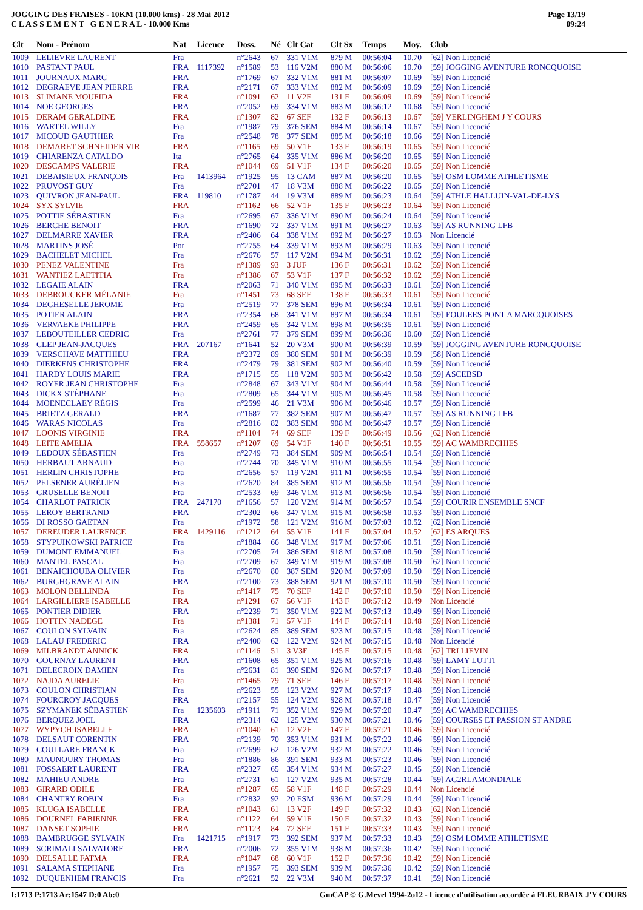JOGGING DES FRAISES - 10KM (10.000 kms) - 28 Mai 2012
C L A S S E M E N T G E N E R A L - 10.000 Kms
Page 13/19
09:24
| Clt | Nom - Prénom | Nat | Licence | Doss. | Né | Clt Cat | Clt Sx | Temps | Moy. | Club |
| --- | --- | --- | --- | --- | --- | --- | --- | --- | --- | --- |
| 1009 | LELIEVRE LAURENT | Fra | | n°2643 | 67 | 331 V1M | 879 M | 00:56:04 | 10.70 | [62] Non Licencié |
| 1010 | PASTANT PAUL | FRA | 1117392 | n°1589 | 53 | 116 V2M | 880 M | 00:56:06 | 10.70 | [59] JOGGING AVENTURE RONCQUOISE |
| 1011 | JOURNAUX MARC | FRA | | n°1769 | 67 | 332 V1M | 881 M | 00:56:07 | 10.69 | [59] Non Licencié |
| 1012 | DEGRAEVE JEAN PIERRE | FRA | | n°2171 | 67 | 333 V1M | 882 M | 00:56:09 | 10.69 | [59] Non Licencié |
| 1013 | SLIMANE MOUFIDA | FRA | | n°1091 | 62 | 11 V2F | 131 F | 00:56:09 | 10.69 | [59] Non Licencié |
| 1014 | NOE GEORGES | FRA | | n°2052 | 69 | 334 V1M | 883 M | 00:56:12 | 10.68 | [59] Non Licencié |
| 1015 | DERAM GERALDINE | FRA | | n°1307 | 82 | 67 SEF | 132 F | 00:56:13 | 10.67 | [59] VERLINGHEM J Y COURS |
| 1016 | WARTEL WILLY | Fra | | n°1987 | 79 | 376 SEM | 884 M | 00:56:14 | 10.67 | [59] Non Licencié |
| 1017 | MICOUD GAUTHIER | Fra | | n°2548 | 78 | 377 SEM | 885 M | 00:56:18 | 10.66 | [59] Non Licencié |
| 1018 | DEMARET SCHNEIDER VIR | FRA | | n°1165 | 69 | 50 V1F | 133 F | 00:56:19 | 10.65 | [59] Non Licencié |
| 1019 | CHIARENZA CATALDO | Ita | | n°2765 | 64 | 335 V1M | 886 M | 00:56:20 | 10.65 | [59] Non Licencié |
| 1020 | DESCAMPS VALERIE | FRA | | n°1044 | 69 | 51 V1F | 134 F | 00:56:20 | 10.65 | [59] Non Licencié |
| 1021 | DEBAISIEUX FRANÇOIS | Fra | 1413964 | n°1925 | 95 | 13 CAM | 887 M | 00:56:20 | 10.65 | [59] OSM LOMME ATHLETISME |
| 1022 | PRUVOST GUY | Fra | | n°2701 | 47 | 18 V3M | 888 M | 00:56:22 | 10.65 | [59] Non Licencié |
| 1023 | QUIVRON JEAN-PAUL | FRA | 119810 | n°1787 | 44 | 19 V3M | 889 M | 00:56:23 | 10.64 | [59] ATHLE HALLUIN-VAL-DE-LYS |
| 1024 | SYX SYLVIE | FRA | | n°1162 | 66 | 52 V1F | 135 F | 00:56:23 | 10.64 | [59] Non Licencié |
| 1025 | POTTIE SÉBASTIEN | Fra | | n°2695 | 67 | 336 V1M | 890 M | 00:56:24 | 10.64 | [59] Non Licencié |
| 1026 | BERCHE BENOIT | FRA | | n°1690 | 72 | 337 V1M | 891 M | 00:56:27 | 10.63 | [59] AS RUNNING LFB |
| 1027 | DELMARRE XAVIER | FRA | | n°2406 | 64 | 338 V1M | 892 M | 00:56:27 | 10.63 | Non Licencié |
| 1028 | MARTINS JOSÉ | Por | | n°2755 | 64 | 339 V1M | 893 M | 00:56:29 | 10.63 | [59] Non Licencié |
| 1029 | BACHELET MICHEL | Fra | | n°2676 | 57 | 117 V2M | 894 M | 00:56:31 | 10.62 | [59] Non Licencié |
| 1030 | PENEZ VALENTINE | Fra | | n°1389 | 93 | 3 JUF | 136 F | 00:56:31 | 10.62 | [59] Non Licencié |
| 1031 | WANTIEZ LAETITIA | Fra | | n°1386 | 67 | 53 V1F | 137 F | 00:56:32 | 10.62 | [59] Non Licencié |
| 1032 | LEGAIE ALAIN | FRA | | n°2063 | 71 | 340 V1M | 895 M | 00:56:33 | 10.61 | [59] Non Licencié |
| 1033 | DEBROUCKER MÉLANIE | Fra | | n°1451 | 73 | 68 SEF | 138 F | 00:56:33 | 10.61 | [59] Non Licencié |
| 1034 | DEGHESELLE JEROME | Fra | | n°2519 | 77 | 378 SEM | 896 M | 00:56:34 | 10.61 | [59] Non Licencié |
| 1035 | POTIER ALAIN | FRA | | n°2354 | 68 | 341 V1M | 897 M | 00:56:34 | 10.61 | [59] FOULEES PONT A MARCQUOISES |
| 1036 | VERVAEKE PHILIPPE | FRA | | n°2459 | 65 | 342 V1M | 898 M | 00:56:35 | 10.61 | [59] Non Licencié |
| 1037 | LEBOUTEILLER CEDRIC | Fra | | n°2761 | 77 | 379 SEM | 899 M | 00:56:36 | 10.60 | [59] Non Licencié |
| 1038 | CLEP JEAN-JACQUES | FRA | 207167 | n°1641 | 52 | 20 V3M | 900 M | 00:56:39 | 10.59 | [59] JOGGING AVENTURE RONCQUOISE |
| 1039 | VERSCHAVE MATTHIEU | FRA | | n°2372 | 89 | 380 SEM | 901 M | 00:56:39 | 10.59 | [58] Non Licencié |
| 1040 | DIERKENS CHRISTOPHE | FRA | | n°2479 | 79 | 381 SEM | 902 M | 00:56:40 | 10.59 | [59] Non Licencié |
| 1041 | HARDY LOUIS MARIE | FRA | | n°1715 | 55 | 118 V2M | 903 M | 00:56:42 | 10.58 | [59] ASCEBSD |
| 1042 | ROYER JEAN CHRISTOPHE | Fra | | n°2848 | 67 | 343 V1M | 904 M | 00:56:44 | 10.58 | [59] Non Licencié |
| 1043 | DICKX STÉPHANE | Fra | | n°2809 | 65 | 344 V1M | 905 M | 00:56:45 | 10.58 | [59] Non Licencié |
| 1044 | MOENECLAEY RÉGIS | Fra | | n°2599 | 46 | 21 V3M | 906 M | 00:56:46 | 10.57 | [59] Non Licencié |
| 1045 | BRIETZ GERALD | FRA | | n°1687 | 77 | 382 SEM | 907 M | 00:56:47 | 10.57 | [59] AS RUNNING LFB |
| 1046 | WARAS NICOLAS | Fra | | n°2816 | 82 | 383 SEM | 908 M | 00:56:47 | 10.57 | [59] Non Licencié |
| 1047 | LOONIS VIRGINIE | FRA | | n°1104 | 74 | 69 SEF | 139 F | 00:56:49 | 10.56 | [62] Non Licencié |
| 1048 | LEITE AMELIA | FRA | 558657 | n°1207 | 69 | 54 V1F | 140 F | 00:56:51 | 10.55 | [59] AC WAMBRECHIES |
| 1049 | LEDOUX SÉBASTIEN | Fra | | n°2749 | 73 | 384 SEM | 909 M | 00:56:54 | 10.54 | [59] Non Licencié |
| 1050 | HERBAUT ARNAUD | Fra | | n°2744 | 70 | 345 V1M | 910 M | 00:56:55 | 10.54 | [59] Non Licencié |
| 1051 | HERLIN CHRISTOPHE | Fra | | n°2656 | 57 | 119 V2M | 911 M | 00:56:55 | 10.54 | [59] Non Licencié |
| 1052 | PELSENER AURÉLIEN | Fra | | n°2620 | 84 | 385 SEM | 912 M | 00:56:56 | 10.54 | [59] Non Licencié |
| 1053 | GRUSELLE BENOIT | Fra | | n°2533 | 69 | 346 V1M | 913 M | 00:56:56 | 10.54 | [59] Non Licencié |
| 1054 | CHARLOT PATRICK | FRA | 247170 | n°1656 | 57 | 120 V2M | 914 M | 00:56:57 | 10.54 | [59] COURIR ENSEMBLE SNCF |
| 1055 | LEROY BERTRAND | FRA | | n°2302 | 66 | 347 V1M | 915 M | 00:56:58 | 10.53 | [59] Non Licencié |
| 1056 | DI ROSSO GAETAN | Fra | | n°1972 | 58 | 121 V2M | 916 M | 00:57:03 | 10.52 | [62] Non Licencié |
| 1057 | DEREUDER LAURENCE | FRA | 1429116 | n°1212 | 64 | 55 V1F | 141 F | 00:57:04 | 10.52 | [62] ES ARQUES |
| 1058 | STYPUIKOWSKI PATRICE | Fra | | n°1884 | 66 | 348 V1M | 917 M | 00:57:06 | 10.51 | [59] Non Licencié |
| 1059 | DUMONT EMMANUEL | Fra | | n°2705 | 74 | 386 SEM | 918 M | 00:57:08 | 10.50 | [59] Non Licencié |
| 1060 | MANTEL PASCAL | Fra | | n°2709 | 67 | 349 V1M | 919 M | 00:57:08 | 10.50 | [62] Non Licencié |
| 1061 | BENAICHOUBA OLIVIER | Fra | | n°2670 | 80 | 387 SEM | 920 M | 00:57:09 | 10.50 | [59] Non Licencié |
| 1062 | BURGHGRAVE ALAIN | FRA | | n°2100 | 73 | 388 SEM | 921 M | 00:57:10 | 10.50 | [59] Non Licencié |
| 1063 | MOLON BELLINDA | Fra | | n°1417 | 75 | 70 SEF | 142 F | 00:57:10 | 10.50 | [59] Non Licencié |
| 1064 | LARGILLIERE ISABELLE | FRA | | n°1291 | 67 | 56 V1F | 143 F | 00:57:12 | 10.49 | Non Licencié |
| 1065 | PONTIER DIDIER | FRA | | n°2239 | 71 | 350 V1M | 922 M | 00:57:13 | 10.49 | [59] Non Licencié |
| 1066 | HOTTIN NADEGE | Fra | | n°1381 | 71 | 57 V1F | 144 F | 00:57:14 | 10.48 | [59] Non Licencié |
| 1067 | COULON SYLVAIN | Fra | | n°2624 | 85 | 389 SEM | 923 M | 00:57:15 | 10.48 | [59] Non Licencié |
| 1068 | LALAU FREDERIC | FRA | | n°2400 | 62 | 122 V2M | 924 M | 00:57:15 | 10.48 | Non Licencié |
| 1069 | MILBRANDT ANNICK | FRA | | n°1146 | 51 | 3 V3F | 145 F | 00:57:15 | 10.48 | [62] TRI LIEVIN |
| 1070 | GOURNAY LAURENT | FRA | | n°1608 | 65 | 351 V1M | 925 M | 00:57:16 | 10.48 | [59] LAMY LUTTI |
| 1071 | DELECROIX DAMIEN | Fra | | n°2631 | 81 | 390 SEM | 926 M | 00:57:17 | 10.48 | [59] Non Licencié |
| 1072 | NAJDA AURELIE | Fra | | n°1465 | 79 | 71 SEF | 146 F | 00:57:17 | 10.48 | [59] Non Licencié |
| 1073 | COULON CHRISTIAN | Fra | | n°2623 | 55 | 123 V2M | 927 M | 00:57:17 | 10.48 | [59] Non Licencié |
| 1074 | FOURCROY JACQUES | FRA | | n°2157 | 55 | 124 V2M | 928 M | 00:57:18 | 10.47 | [59] Non Licencié |
| 1075 | SZYMANEK SÉBASTIEN | Fra | 1235603 | n°1911 | 71 | 352 V1M | 929 M | 00:57:20 | 10.47 | [59] AC WAMBRECHIES |
| 1076 | BERQUEZ JOEL | FRA | | n°2314 | 62 | 125 V2M | 930 M | 00:57:21 | 10.46 | [59] COURSES ET PASSION ST ANDRE |
| 1077 | WYPYCH ISABELLE | FRA | | n°1040 | 61 | 12 V2F | 147 F | 00:57:21 | 10.46 | [59] Non Licencié |
| 1078 | DELSAUT CORENTIN | FRA | | n°2139 | 70 | 353 V1M | 931 M | 00:57:22 | 10.46 | [59] Non Licencié |
| 1079 | COULLARE FRANCK | Fra | | n°2699 | 62 | 126 V2M | 932 M | 00:57:22 | 10.46 | [59] Non Licencié |
| 1080 | MAUNOURY THOMAS | Fra | | n°1886 | 86 | 391 SEM | 933 M | 00:57:23 | 10.46 | [59] Non Licencié |
| 1081 | FOSSAERT LAURENT | FRA | | n°2327 | 65 | 354 V1M | 934 M | 00:57:27 | 10.45 | [59] Non Licencié |
| 1082 | MAHIEU ANDRE | Fra | | n°2731 | 61 | 127 V2M | 935 M | 00:57:28 | 10.44 | [59] AG2RLAMONDIALE |
| 1083 | GIRARD ODILE | FRA | | n°1287 | 65 | 58 V1F | 148 F | 00:57:29 | 10.44 | Non Licencié |
| 1084 | CHANTRY ROBIN | Fra | | n°2832 | 92 | 20 ESM | 936 M | 00:57:29 | 10.44 | [59] Non Licencié |
| 1085 | KLUGA ISABELLE | FRA | | n°1043 | 61 | 13 V2F | 149 F | 00:57:32 | 10.43 | [62] Non Licencié |
| 1086 | DOURNEL FABIENNE | FRA | | n°1122 | 64 | 59 V1F | 150 F | 00:57:32 | 10.43 | [59] Non Licencié |
| 1087 | DANSET SOPHIE | FRA | | n°1123 | 84 | 72 SEF | 151 F | 00:57:33 | 10.43 | [59] Non Licencié |
| 1088 | BAMBRUGGE SYLVAIN | Fra | 1421715 | n°1917 | 73 | 392 SEM | 937 M | 00:57:33 | 10.43 | [59] OSM LOMME ATHLETISME |
| 1089 | SCRIMALI SALVATORE | FRA | | n°2006 | 72 | 355 V1M | 938 M | 00:57:36 | 10.42 | [59] Non Licencié |
| 1090 | DELSALLE FATMA | FRA | | n°1047 | 68 | 60 V1F | 152 F | 00:57:36 | 10.42 | [59] Non Licencié |
| 1091 | SALAMA STEPHANE | Fra | | n°1957 | 75 | 393 SEM | 939 M | 00:57:36 | 10.42 | [59] Non Licencié |
| 1092 | DUQUENHEM FRANCIS | Fra | | n°2621 | 52 | 22 V3M | 940 M | 00:57:37 | 10.41 | [59] Non Licencié |
I:1713 P:1713 Ar:1547 D:0 Ab:0 GmCAP © G.Mevel 1994-2o12 - Licence d'utilisation accordée à FLEURBAIX J'Y COURS